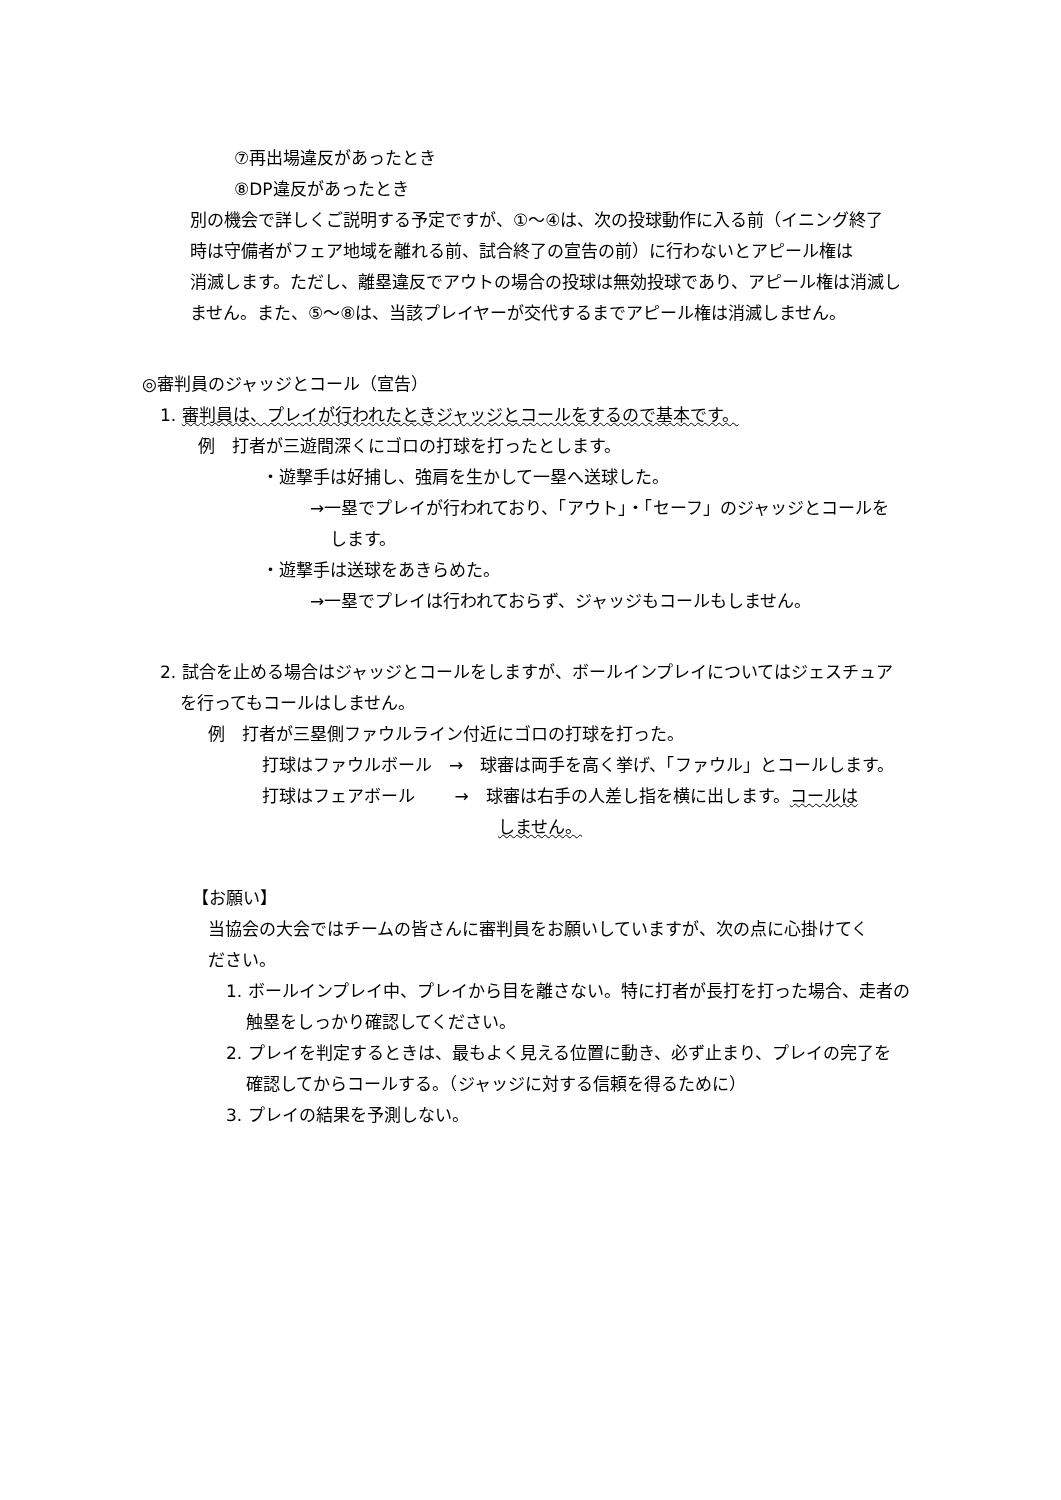⑦再出場違反があったとき
⑧DP違反があったとき
別の機会で詳しくご説明する予定ですが、①～④は、次の投球動作に入る前（イニング終了
時は守備者がフェア地域を離れる前、試合終了の宣告の前）に行わないとアピール権は
消滅します。ただし、離塁違反でアウトの場合の投球は無効投球であり、アピール権は消滅し
ません。また、⑤～⑧は、当該プレイヤーが交代するまでアピール権は消滅しません。
◎審判員のジャッジとコール（宣告）
1. 審判員は、プレイが行われたときジャッジとコールをするので基本です。
例　打者が三遊間深くにゴロの打球を打ったとします。
・遊撃手は好捕し、強肩を生かして一塁へ送球した。
→一塁でプレイが行われており、「アウト」・「セーフ」のジャッジとコールを
します。
・遊撃手は送球をあきらめた。
→一塁でプレイは行われておらず、ジャッジもコールもしません。
2. 試合を止める場合はジャッジとコールをしますが、ボールインプレイについてはジェスチュア
を行ってもコールはしません。
例　打者が三塁側ファウルライン付近にゴロの打球を打った。
打球はファウルボール　→　球審は両手を高く挙げ、「ファウル」とコールします。
打球はフェアボール　　 →　球審は右手の人差し指を横に出します。コールは
しません。
【お願い】
当協会の大会ではチームの皆さんに審判員をお願いしていますが、次の点に心掛けてく
ださい。
1. ボールインプレイ中、プレイから目を離さない。特に打者が長打を打った場合、走者の
触塁をしっかり確認してください。
2. プレイを判定するときは、最もよく見える位置に動き、必ず止まり、プレイの完了を
確認してからコールする。（ジャッジに対する信頼を得るために）
3. プレイの結果を予測しない。